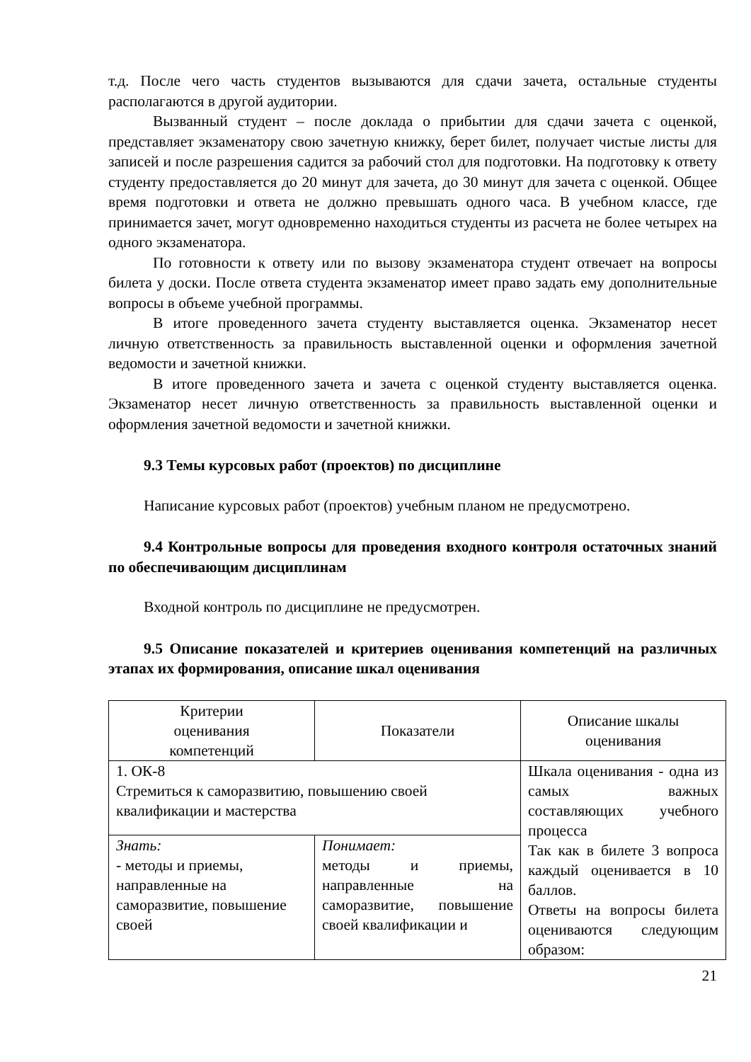т.д. После чего часть студентов вызываются для сдачи зачета, остальные студенты располагаются в другой аудитории.
Вызванный студент – после доклада о прибытии для сдачи зачета с оценкой, представляет экзаменатору свою зачетную книжку, берет билет, получает чистые листы для записей и после разрешения садится за рабочий стол для подготовки. На подготовку к ответу студенту предоставляется до 20 минут для зачета, до 30 минут для зачета с оценкой. Общее время подготовки и ответа не должно превышать одного часа. В учебном классе, где принимается зачет, могут одновременно находиться студенты из расчета не более четырех на одного экзаменатора.
По готовности к ответу или по вызову экзаменатора студент отвечает на вопросы билета у доски. После ответа студента экзаменатор имеет право задать ему дополнительные вопросы в объеме учебной программы.
В итоге проведенного зачета студенту выставляется оценка. Экзаменатор несет личную ответственность за правильность выставленной оценки и оформления зачетной ведомости и зачетной книжки.
В итоге проведенного зачета и зачета с оценкой студенту выставляется оценка. Экзаменатор несет личную ответственность за правильность выставленной оценки и оформления зачетной ведомости и зачетной книжки.
9.3 Темы курсовых работ (проектов) по дисциплине
Написание курсовых работ (проектов) учебным планом не предусмотрено.
9.4 Контрольные вопросы для проведения входного контроля остаточных знаний по обеспечивающим дисциплинам
Входной контроль по дисциплине не предусмотрен.
9.5 Описание показателей и критериев оценивания компетенций на различных этапах их формирования, описание шкал оценивания
| Критерии оценивания компетенций | Показатели | Описание шкалы оценивания |
| 1. ОК-8 Стремиться к саморазвитию, повышению своей квалификации и мастерства | | Шкала оценивания - одна из самых важных составляющих учебного процесса Так как в билете 3 вопроса каждый оценивается в 10 баллов. Ответы на вопросы билета оцениваются следующим образом: |
| Знать: - методы и приемы, направленные на саморазвитие, повышение своей | Понимает: методы и приемы, направленные на саморазвитие, повышение своей квалификации и | |
21